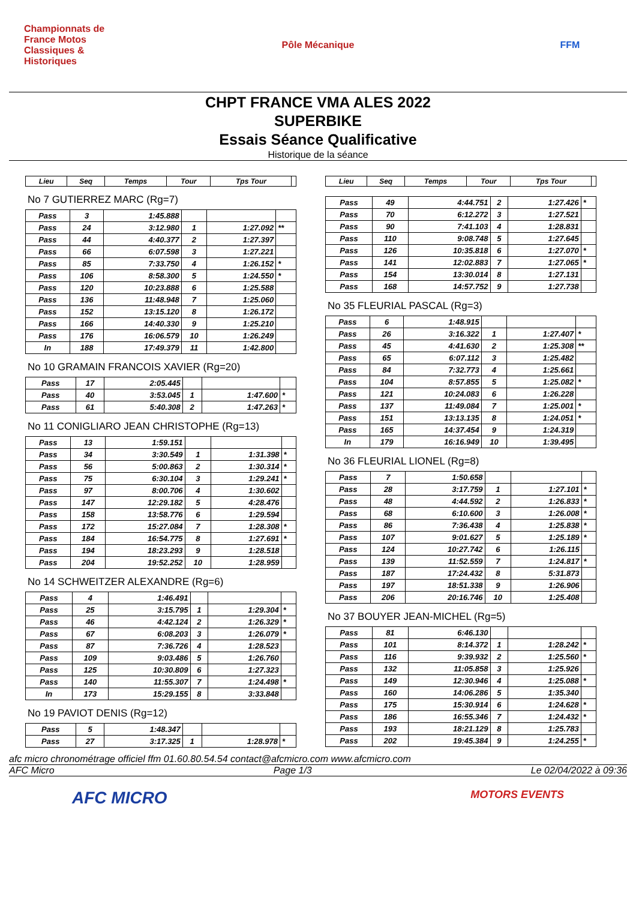Championnats de France Motos Classiques & Historiques
Pôle Mécanique FFM
CHPT FRANCE VMA ALES 2022
SUPERBIKE
Essais Séance Qualificative
Historique de la séance
| Lieu | Seq | Temps | Tour | Tps Tour | |
| --- | --- | --- | --- | --- | --- |
No 7 GUTIERREZ MARC (Rg=7)
| Pass | 3 | 1:45.888 | | | |
| Pass | 24 | 3:12.980 | 1 | 1:27.092 | ** |
| Pass | 44 | 4:40.377 | 2 | 1:27.397 | |
| Pass | 66 | 6:07.598 | 3 | 1:27.221 | |
| Pass | 85 | 7:33.750 | 4 | 1:26.152 | * |
| Pass | 106 | 8:58.300 | 5 | 1:24.550 | * |
| Pass | 120 | 10:23.888 | 6 | 1:25.588 | |
| Pass | 136 | 11:48.948 | 7 | 1:25.060 | |
| Pass | 152 | 13:15.120 | 8 | 1:26.172 | |
| Pass | 166 | 14:40.330 | 9 | 1:25.210 | |
| Pass | 176 | 16:06.579 | 10 | 1:26.249 | |
| In | 188 | 17:49.379 | 11 | 1:42.800 | |
No 10 GRAMAIN FRANCOIS XAVIER (Rg=20)
| Pass | 17 | 2:05.445 | | | |
| Pass | 40 | 3:53.045 | 1 | 1:47.600 | * |
| Pass | 61 | 5:40.308 | 2 | 1:47.263 | * |
No 11 CONIGLIARO JEAN CHRISTOPHE (Rg=13)
| Pass | 13 | 1:59.151 | | | |
| Pass | 34 | 3:30.549 | 1 | 1:31.398 | * |
| Pass | 56 | 5:00.863 | 2 | 1:30.314 | * |
| Pass | 75 | 6:30.104 | 3 | 1:29.241 | * |
| Pass | 97 | 8:00.706 | 4 | 1:30.602 | |
| Pass | 147 | 12:29.182 | 5 | 4:28.476 | |
| Pass | 158 | 13:58.776 | 6 | 1:29.594 | |
| Pass | 172 | 15:27.084 | 7 | 1:28.308 | * |
| Pass | 184 | 16:54.775 | 8 | 1:27.691 | * |
| Pass | 194 | 18:23.293 | 9 | 1:28.518 | |
| Pass | 204 | 19:52.252 | 10 | 1:28.959 | |
No 14 SCHWEITZER ALEXANDRE (Rg=6)
| Pass | 4 | 1:46.491 | | | |
| Pass | 25 | 3:15.795 | 1 | 1:29.304 | * |
| Pass | 46 | 4:42.124 | 2 | 1:26.329 | * |
| Pass | 67 | 6:08.203 | 3 | 1:26.079 | * |
| Pass | 87 | 7:36.726 | 4 | 1:28.523 | |
| Pass | 109 | 9:03.486 | 5 | 1:26.760 | |
| Pass | 125 | 10:30.809 | 6 | 1:27.323 | |
| Pass | 140 | 11:55.307 | 7 | 1:24.498 | * |
| In | 173 | 15:29.155 | 8 | 3:33.848 | |
No 19 PAVIOT DENIS (Rg=12)
| Pass | 5 | 1:48.347 | | | |
| Pass | 27 | 3:17.325 | 1 | 1:28.978 | * |
| Lieu | Seq | Temps | Tour | Tps Tour | |
| --- | --- | --- | --- | --- | --- |
| Pass | 49 | 4:44.751 | 2 | 1:27.426 | * |
| Pass | 70 | 6:12.272 | 3 | 1:27.521 | |
| Pass | 90 | 7:41.103 | 4 | 1:28.831 | |
| Pass | 110 | 9:08.748 | 5 | 1:27.645 | |
| Pass | 126 | 10:35.818 | 6 | 1:27.070 | * |
| Pass | 141 | 12:02.883 | 7 | 1:27.065 | * |
| Pass | 154 | 13:30.014 | 8 | 1:27.131 | |
| Pass | 168 | 14:57.752 | 9 | 1:27.738 | |
No 35 FLEURIAL PASCAL (Rg=3)
| Pass | 6 | 1:48.915 | | | |
| Pass | 26 | 3:16.322 | 1 | 1:27.407 | * |
| Pass | 45 | 4:41.630 | 2 | 1:25.308 | ** |
| Pass | 65 | 6:07.112 | 3 | 1:25.482 | |
| Pass | 84 | 7:32.773 | 4 | 1:25.661 | |
| Pass | 104 | 8:57.855 | 5 | 1:25.082 | * |
| Pass | 121 | 10:24.083 | 6 | 1:26.228 | |
| Pass | 137 | 11:49.084 | 7 | 1:25.001 | * |
| Pass | 151 | 13:13.135 | 8 | 1:24.051 | * |
| Pass | 165 | 14:37.454 | 9 | 1:24.319 | |
| In | 179 | 16:16.949 | 10 | 1:39.495 | |
No 36 FLEURIAL LIONEL (Rg=8)
| Pass | 7 | 1:50.658 | | | |
| Pass | 28 | 3:17.759 | 1 | 1:27.101 | * |
| Pass | 48 | 4:44.592 | 2 | 1:26.833 | * |
| Pass | 68 | 6:10.600 | 3 | 1:26.008 | * |
| Pass | 86 | 7:36.438 | 4 | 1:25.838 | * |
| Pass | 107 | 9:01.627 | 5 | 1:25.189 | * |
| Pass | 124 | 10:27.742 | 6 | 1:26.115 | |
| Pass | 139 | 11:52.559 | 7 | 1:24.817 | * |
| Pass | 187 | 17:24.432 | 8 | 5:31.873 | |
| Pass | 197 | 18:51.338 | 9 | 1:26.906 | |
| Pass | 206 | 20:16.746 | 10 | 1:25.408 | |
No 37 BOUYER JEAN-MICHEL (Rg=5)
| Pass | 81 | 6:46.130 | | | |
| Pass | 101 | 8:14.372 | 1 | 1:28.242 | * |
| Pass | 116 | 9:39.932 | 2 | 1:25.560 | * |
| Pass | 132 | 11:05.858 | 3 | 1:25.926 | |
| Pass | 149 | 12:30.946 | 4 | 1:25.088 | * |
| Pass | 160 | 14:06.286 | 5 | 1:35.340 | |
| Pass | 175 | 15:30.914 | 6 | 1:24.628 | * |
| Pass | 186 | 16:55.346 | 7 | 1:24.432 | * |
| Pass | 193 | 18:21.129 | 8 | 1:25.783 | |
| Pass | 202 | 19:45.384 | 9 | 1:24.255 | * |
afc micro chronométrage officiel ffm 01.60.80.54.54 contact@afcmicro.com www.afcmicro.com
AFC Micro Page 1/3 Le 02/04/2022 à 09:36
AFC MICRO MOTORS EVENTS